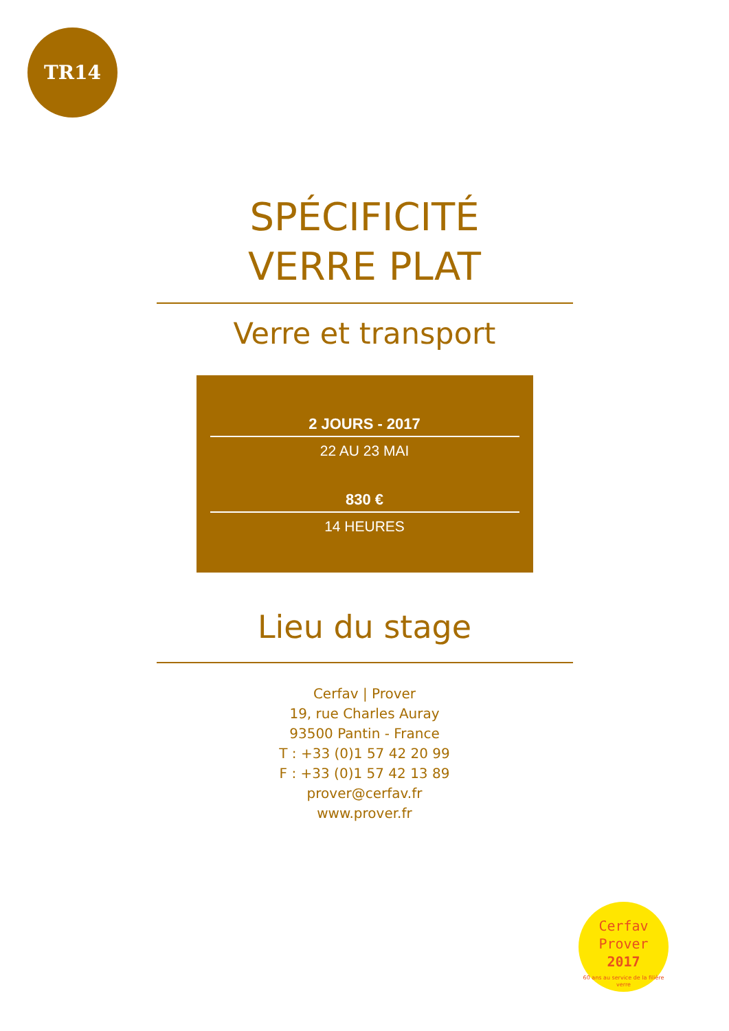TR14
SPÉCIFICITÉ
VERRE PLAT
Verre et transport
2 JOURS - 2017
22 AU 23 MAI
830 €
14 HEURES
Lieu du stage
Cerfav | Prover
19, rue Charles Auray
93500 Pantin - France
T : +33 (0)1 57 42 20 99
F : +33 (0)1 57 42 13 89
prover@cerfav.fr
www.prover.fr
Cerfav
Prover
2017
60 ans au service de la filière verre